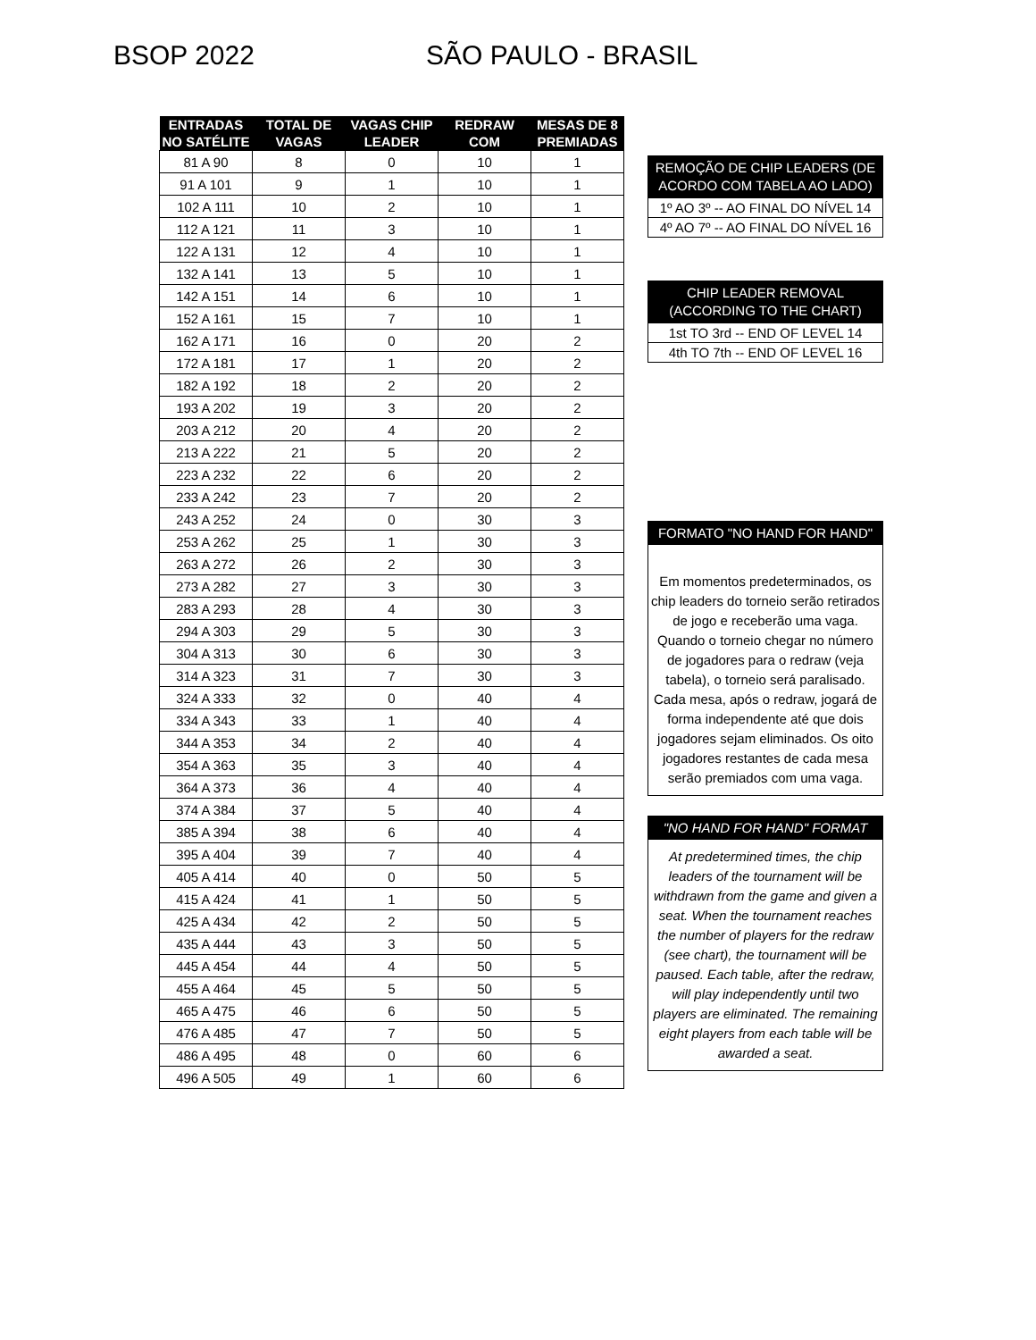BSOP 2022 SÃO PAULO - BRASIL
| ENTRADAS NO SATÉLITE | TOTAL DE VAGAS | VAGAS CHIP LEADER | REDRAW COM | MESAS DE 8 PREMIADAS |
| --- | --- | --- | --- | --- |
| 81 A 90 | 8 | 0 | 10 | 1 |
| 91 A 101 | 9 | 1 | 10 | 1 |
| 102 A 111 | 10 | 2 | 10 | 1 |
| 112 A 121 | 11 | 3 | 10 | 1 |
| 122 A 131 | 12 | 4 | 10 | 1 |
| 132 A 141 | 13 | 5 | 10 | 1 |
| 142 A 151 | 14 | 6 | 10 | 1 |
| 152 A 161 | 15 | 7 | 10 | 1 |
| 162 A 171 | 16 | 0 | 20 | 2 |
| 172 A 181 | 17 | 1 | 20 | 2 |
| 182 A 192 | 18 | 2 | 20 | 2 |
| 193 A 202 | 19 | 3 | 20 | 2 |
| 203 A 212 | 20 | 4 | 20 | 2 |
| 213 A 222 | 21 | 5 | 20 | 2 |
| 223 A 232 | 22 | 6 | 20 | 2 |
| 233 A 242 | 23 | 7 | 20 | 2 |
| 243 A 252 | 24 | 0 | 30 | 3 |
| 253 A 262 | 25 | 1 | 30 | 3 |
| 263 A 272 | 26 | 2 | 30 | 3 |
| 273 A 282 | 27 | 3 | 30 | 3 |
| 283 A 293 | 28 | 4 | 30 | 3 |
| 294 A 303 | 29 | 5 | 30 | 3 |
| 304 A 313 | 30 | 6 | 30 | 3 |
| 314 A 323 | 31 | 7 | 30 | 3 |
| 324 A 333 | 32 | 0 | 40 | 4 |
| 334 A 343 | 33 | 1 | 40 | 4 |
| 344 A 353 | 34 | 2 | 40 | 4 |
| 354 A 363 | 35 | 3 | 40 | 4 |
| 364 A 373 | 36 | 4 | 40 | 4 |
| 374 A 384 | 37 | 5 | 40 | 4 |
| 385 A 394 | 38 | 6 | 40 | 4 |
| 395 A 404 | 39 | 7 | 40 | 4 |
| 405 A 414 | 40 | 0 | 50 | 5 |
| 415 A 424 | 41 | 1 | 50 | 5 |
| 425 A 434 | 42 | 2 | 50 | 5 |
| 435 A 444 | 43 | 3 | 50 | 5 |
| 445 A 454 | 44 | 4 | 50 | 5 |
| 455 A 464 | 45 | 5 | 50 | 5 |
| 465 A 475 | 46 | 6 | 50 | 5 |
| 476 A 485 | 47 | 7 | 50 | 5 |
| 486 A 495 | 48 | 0 | 60 | 6 |
| 496 A 505 | 49 | 1 | 60 | 6 |
REMOÇÃO DE CHIP LEADERS (DE ACORDO COM TABELA AO LADO)
1º AO 3º -- AO FINAL DO NÍVEL 14
4º AO 7º -- AO FINAL DO NÍVEL 16
CHIP LEADER REMOVAL (ACCORDING TO THE CHART)
1st TO 3rd -- END OF LEVEL 14
4th TO 7th -- END OF LEVEL 16
FORMATO "NO HAND FOR HAND"
Em momentos predeterminados, os chip leaders do torneio serão retirados de jogo e receberão uma vaga. Quando o torneio chegar no número de jogadores para o redraw (veja tabela), o torneio será paralisado. Cada mesa, após o redraw, jogará de forma independente até que dois jogadores sejam eliminados. Os oito jogadores restantes de cada mesa serão premiados com uma vaga.
"NO HAND FOR HAND" FORMAT
At predetermined times, the chip leaders of the tournament will be withdrawn from the game and given a seat. When the tournament reaches the number of players for the redraw (see chart), the tournament will be paused. Each table, after the redraw, will play independently until two players are eliminated. The remaining eight players from each table will be awarded a seat.